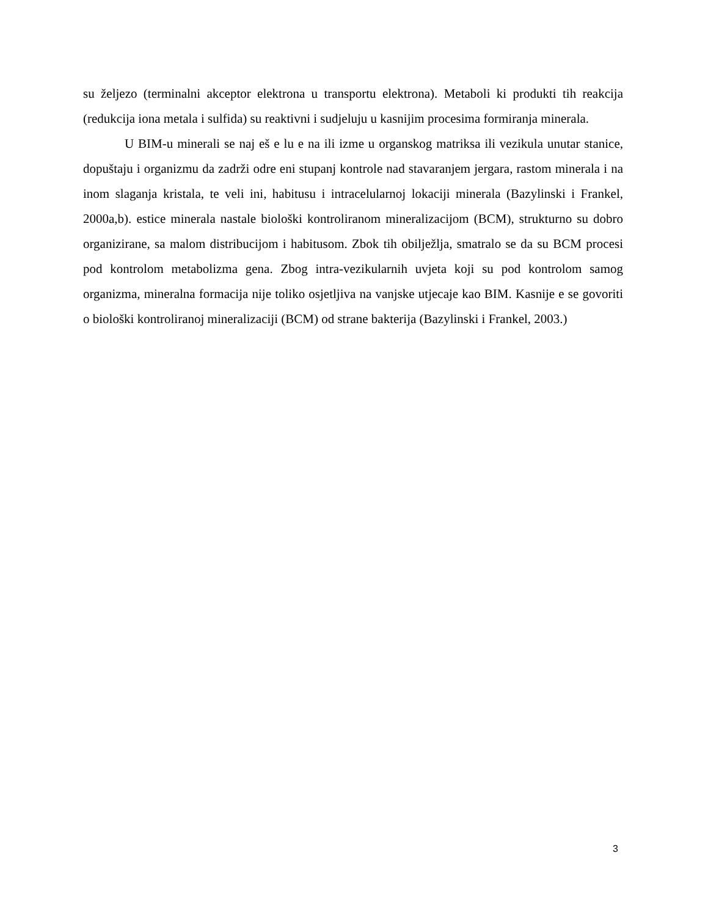su željezo (terminalni akceptor elektrona u transportu elektrona). Metaboli ki produkti tih reakcija (redukcija iona metala i sulfida) su reaktivni i sudjeluju u kasnijim procesima formiranja minerala.
U BIM-u minerali se naj eš e lu e na ili izme u organskog matriksa ili vezikula unutar stanice, dopuštaju i organizmu da zadrži odre eni stupanj kontrole nad stavaranjem jergara, rastom minerala i na inom slaganja kristala, te veli ini, habitusu i intracelularnoj lokaciji minerala (Bazylinski i Frankel, 2000a,b). estice minerala nastale biološki kontroliranom mineralizacijom (BCM), strukturno su dobro organizirane, sa malom distribucijom i habitusom. Zbok tih obilježlja, smatralo se da su BCM procesi pod kontrolom metabolizma gena. Zbog intra-vezikularnih uvjeta koji su pod kontrolom samog organizma, mineralna formacija nije toliko osjetljiva na vanjske utjecaje kao BIM. Kasnije e se govoriti o biološki kontroliranoj mineralizaciji (BCM) od strane bakterija (Bazylinski i Frankel, 2003.)
3